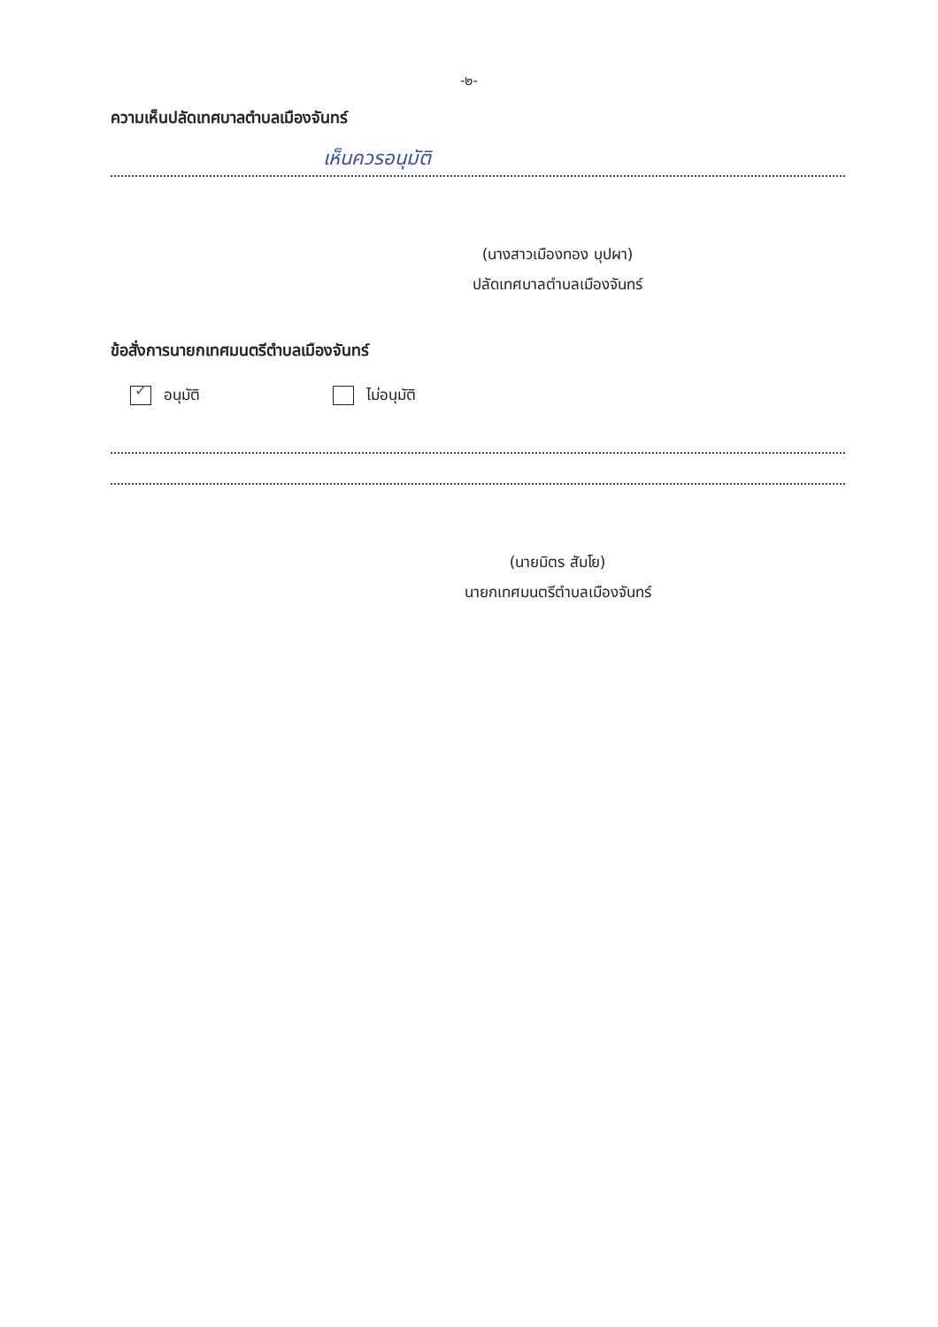-๒-
ความเห็นปลัดเทศบาลตำบลเมืองจันทร์
เห็นควรอนุมัติ
(นางสาวเมืองทอง บุปผา)
ปลัดเทศบาลตำบลเมืองจันทร์
ข้อสั่งการนายกเทศมนตรีตำบลเมืองจันทร์
✓ อนุมัติ ไม่อนุมัติ
(นายมิตร สัมโย)
นายกเทศมนตรีตำบลเมืองจันทร์